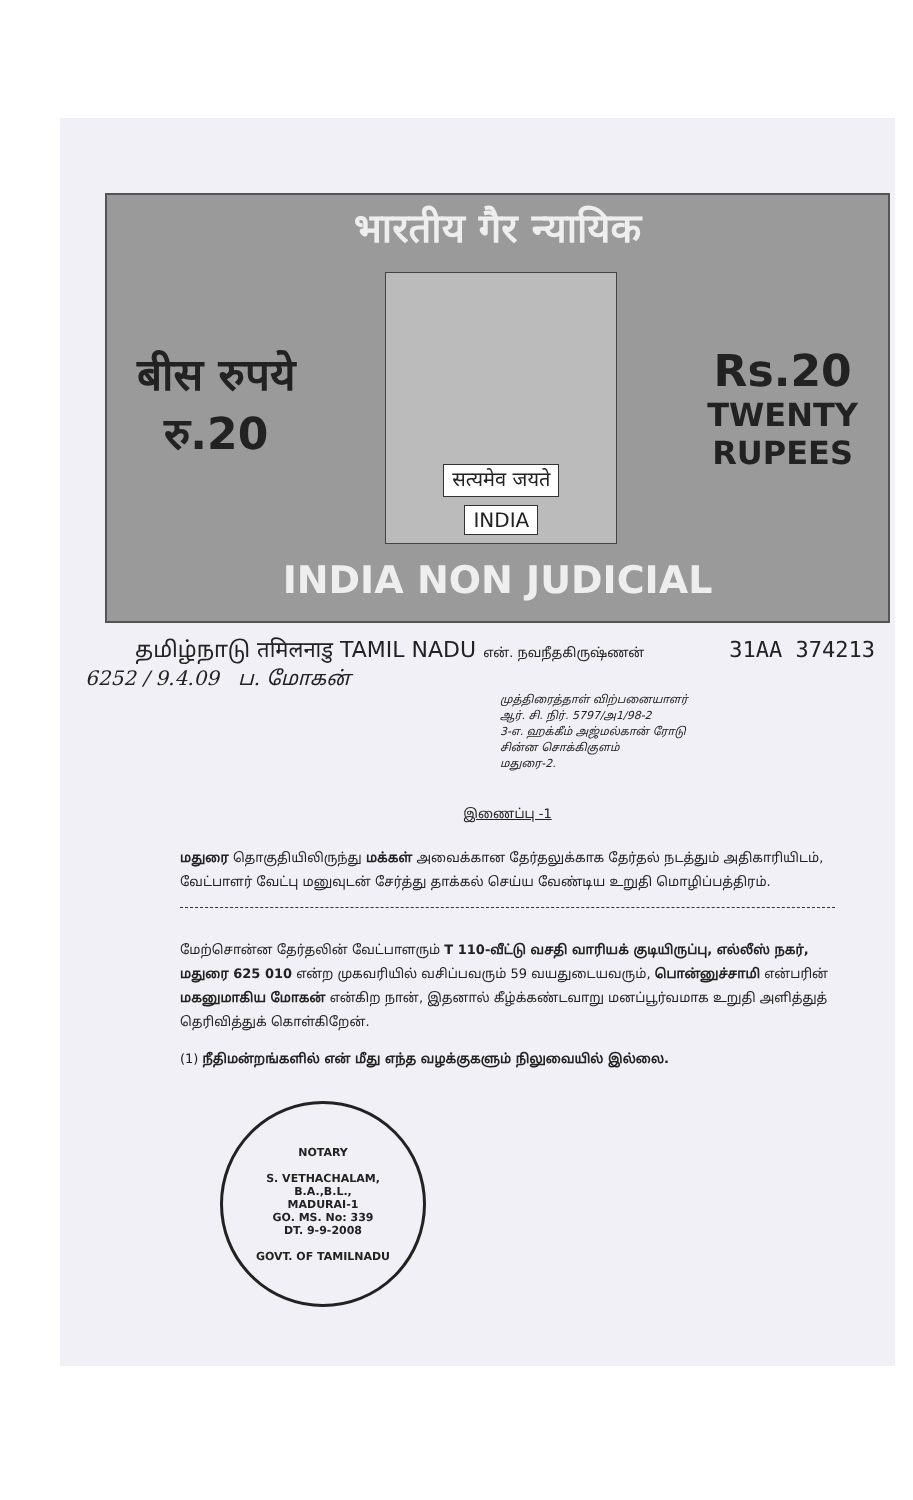भारतीय गैर न्यायिक
बीस रुपये
रु.20
सत्यमेव जयते
INDIA
Rs.20
TWENTY
RUPEES
INDIA NON JUDICIAL
தமிழ்நாடு तमिलनाडु TAMIL NADU என். நவநீதகிருஷ்ணன் 31AA 374213
6252 / 9.4.09 ப. மோகன்
முத்திரைத்தாள் விற்பனையாளர்
ஆர். சி. நிர். 5797/அ1/98-2
3-எ. ஹக்கீம் அஜ்மல்கான் ரோடு
சின்ன சொக்கிகுளம்
மதுரை-2.
இணைப்பு -1
மதுரை தொகுதியிலிருந்து மக்கள் அவைக்கான தேர்தலுக்காக தேர்தல் நடத்தும் அதிகாரியிடம், வேட்பாளர் வேட்பு மனுவுடன் சேர்த்து தாக்கல் செய்ய வேண்டிய உறுதி மொழிப்பத்திரம்.
மேற்சொன்ன தேர்தலின் வேட்பாளரும் T 110-வீட்டு வசதி வாரியக் குடியிருப்பு, எல்லீஸ் நகர், மதுரை 625 010 என்ற முகவரியில் வசிப்பவரும் 59 வயதுடையவரும், பொன்னுச்சாமி என்பரின் மகனுமாகிய மோகன் என்கிற நான், இதனால் கீழ்க்கண்டவாறு மனப்பூர்வமாக உறுதி அளித்துத் தெரிவித்துக் கொள்கிறேன்.
(1) நீதிமன்றங்களில் என் மீது எந்த வழக்குகளும் நிலுவையில் இல்லை.
NOTARY
S. VETHACHALAM,
B.A.,B.L.,
MADURAI-1
GO. MS. No: 339
DT. 9-9-2008
GOVT. OF TAMILNADU